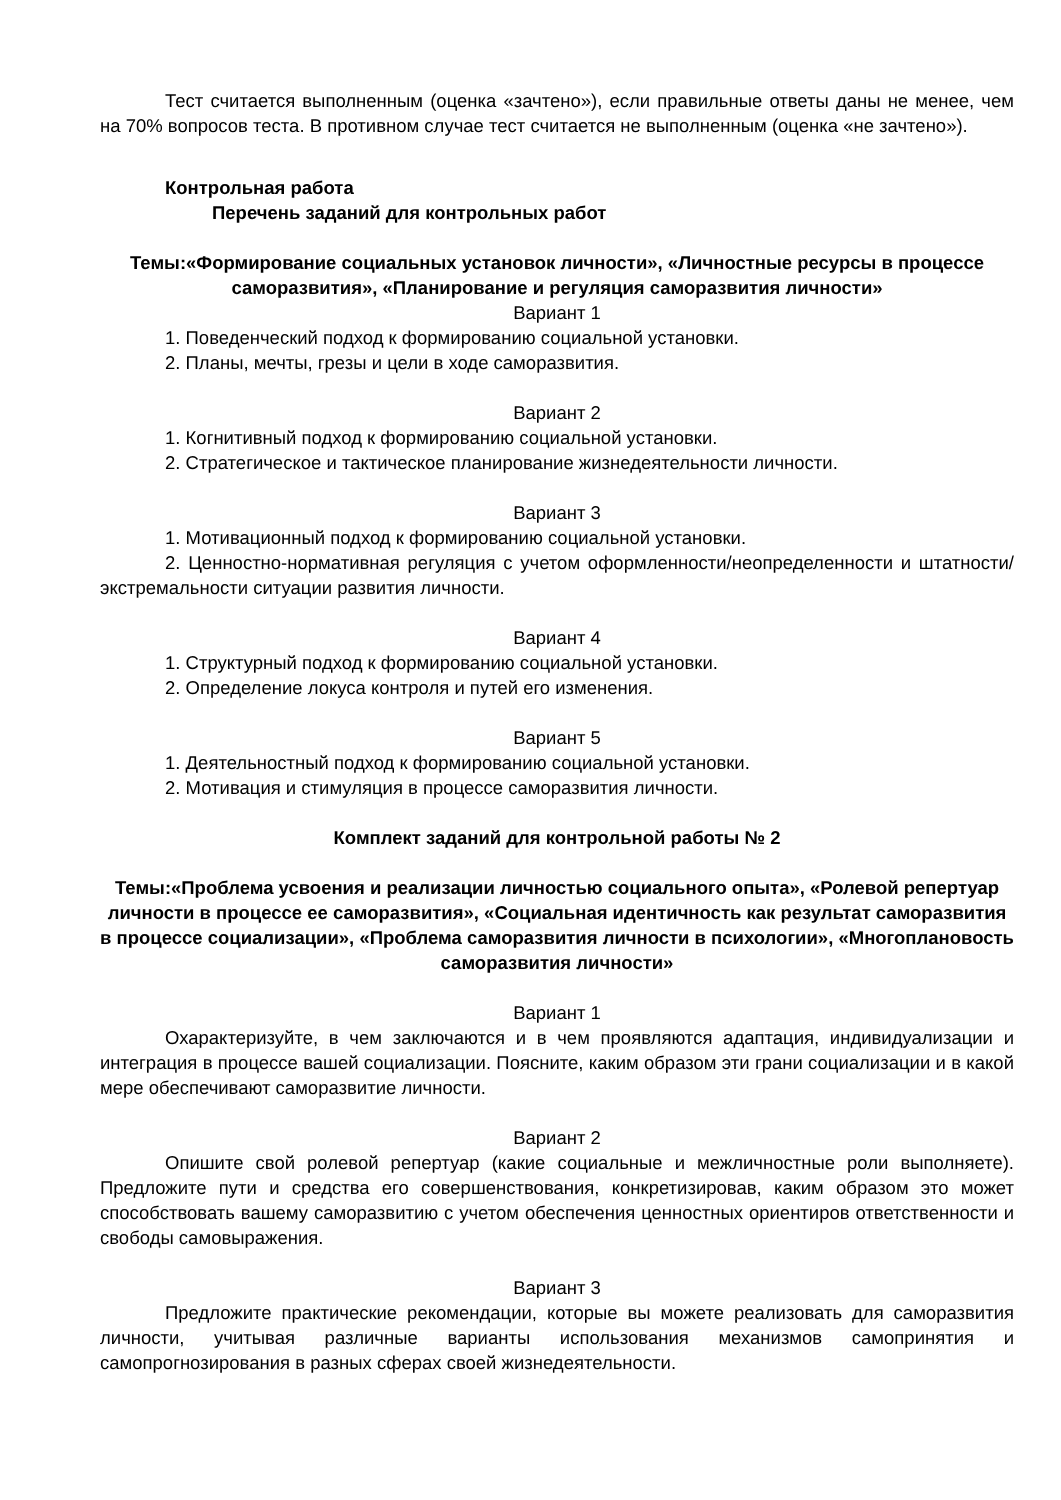Тест считается выполненным (оценка «зачтено»), если правильные ответы даны не менее, чем на 70% вопросов теста. В противном случае тест считается не выполненным (оценка «не зачтено»).
Контрольная работа
Перечень заданий для контрольных работ
Темы:«Формирование социальных установок личности», «Личностные ресурсы в процессе саморазвития», «Планирование и регуляция саморазвития личности»
Вариант 1
1. Поведенческий подход к формированию социальной установки.
2. Планы, мечты, грезы и цели в ходе саморазвития.
Вариант 2
1. Когнитивный подход к формированию социальной установки.
2. Стратегическое и тактическое планирование жизнедеятельности личности.
Вариант 3
1. Мотивационный подход к формированию социальной установки.
2. Ценностно-нормативная регуляция с учетом оформленности/неопределенности и штатности/экстремальности ситуации развития личности.
Вариант 4
1. Структурный подход к формированию социальной установки.
2. Определение локуса контроля и путей его изменения.
Вариант 5
1. Деятельностный подход к формированию социальной установки.
2. Мотивация и стимуляция в процессе саморазвития личности.
Комплект заданий для контрольной работы № 2
Темы:«Проблема усвоения и реализации личностью социального опыта», «Ролевой репертуар личности в процессе ее саморазвития», «Социальная идентичность как результат саморазвития в процессе социализации», «Проблема саморазвития личности в психологии», «Многоплановость саморазвития личности»
Вариант 1
Охарактеризуйте, в чем заключаются и в чем проявляются адаптация, индивидуализации и интеграция в процессе вашей социализации. Поясните, каким образом эти грани социализации и в какой мере обеспечивают саморазвитие личности.
Вариант 2
Опишите свой ролевой репертуар (какие социальные и межличностные роли выполняете). Предложите пути и средства его совершенствования, конкретизировав, каким образом это может способствовать вашему саморазвитию с учетом обеспечения ценностных ориентиров ответственности и свободы самовыражения.
Вариант 3
Предложите практические рекомендации, которые вы можете реализовать для саморазвития личности, учитывая различные варианты использования механизмов самопринятия и самопрогнозирования в разных сферах своей жизнедеятельности.